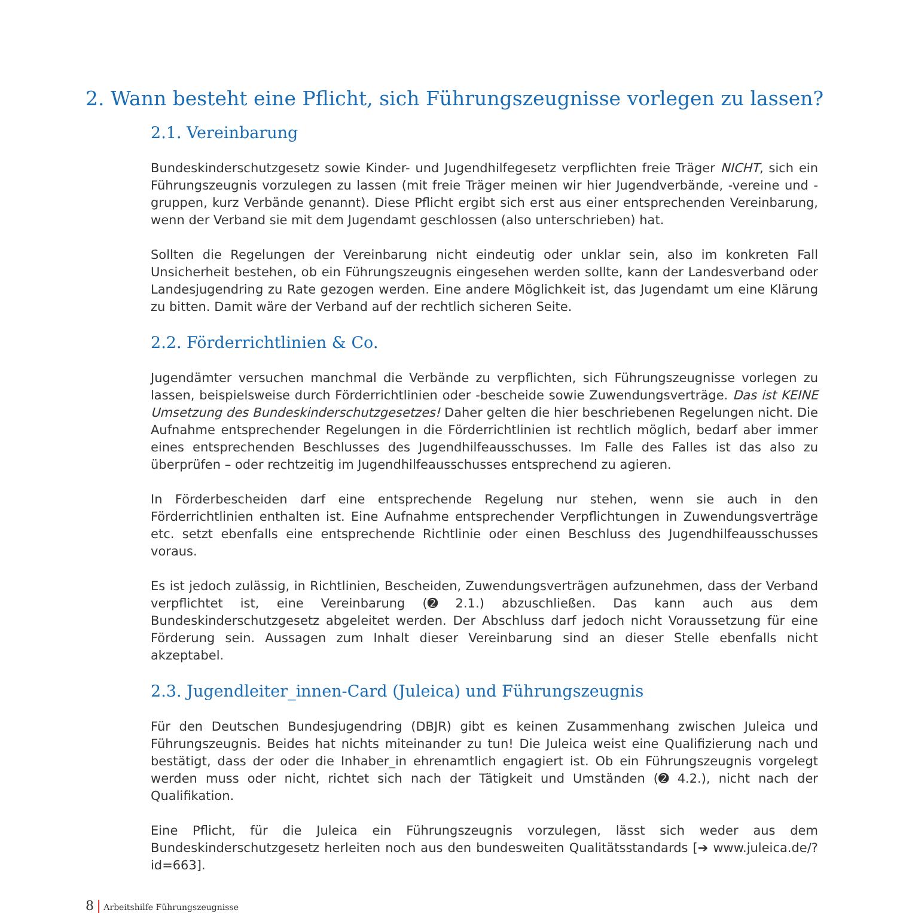2. Wann besteht eine Pflicht, sich Führungszeugnisse vorlegen zu lassen?
2.1. Vereinbarung
Bundeskinderschutzgesetz sowie Kinder- und Jugendhilfegesetz verpflichten freie Träger NICHT, sich ein Führungszeugnis vorzulegen zu lassen (mit freie Träger meinen wir hier Jugendverbände, -vereine und -gruppen, kurz Verbände genannt). Diese Pflicht ergibt sich erst aus einer entsprechenden Vereinbarung, wenn der Verband sie mit dem Jugendamt geschlossen (also unterschrieben) hat.
Sollten die Regelungen der Vereinbarung nicht eindeutig oder unklar sein, also im konkreten Fall Unsicherheit bestehen, ob ein Führungszeugnis eingesehen werden sollte, kann der Landesverband oder Landesjugendring zu Rate gezogen werden. Eine andere Möglichkeit ist, das Jugendamt um eine Klärung zu bitten. Damit wäre der Verband auf der rechtlich sicheren Seite.
2.2. Förderrichtlinien & Co.
Jugendämter versuchen manchmal die Verbände zu verpflichten, sich Führungszeugnisse vorlegen zu lassen, beispielsweise durch Förderrichtlinien oder -bescheide sowie Zuwendungsverträge. Das ist KEINE Umsetzung des Bundeskinderschutzgesetzes! Daher gelten die hier beschriebenen Regelungen nicht. Die Aufnahme entsprechender Regelungen in die Förderrichtlinien ist rechtlich möglich, bedarf aber immer eines entsprechenden Beschlusses des Jugendhilfeausschusses. Im Falle des Falles ist das also zu überprüfen – oder rechtzeitig im Jugendhilfeausschusses entsprechend zu agieren.
In Förderbescheiden darf eine entsprechende Regelung nur stehen, wenn sie auch in den Förderrichtlinien enthalten ist. Eine Aufnahme entsprechender Verpflichtungen in Zuwendungsverträge etc. setzt ebenfalls eine entsprechende Richtlinie oder einen Beschluss des Jugendhilfeausschusses voraus.
Es ist jedoch zulässig, in Richtlinien, Bescheiden, Zuwendungsverträgen aufzunehmen, dass der Verband verpflichtet ist, eine Vereinbarung (➋ 2.1.) abzuschließen. Das kann auch aus dem Bundeskinderschutzgesetz abgeleitet werden. Der Abschluss darf jedoch nicht Voraussetzung für eine Förderung sein. Aussagen zum Inhalt dieser Vereinbarung sind an dieser Stelle ebenfalls nicht akzeptabel.
2.3. Jugendleiter_innen-Card (Juleica) und Führungszeugnis
Für den Deutschen Bundesjugendring (DBJR) gibt es keinen Zusammenhang zwischen Juleica und Führungszeugnis. Beides hat nichts miteinander zu tun! Die Juleica weist eine Qualifizierung nach und bestätigt, dass der oder die Inhaber_in ehrenamtlich engagiert ist. Ob ein Führungszeugnis vorgelegt werden muss oder nicht, richtet sich nach der Tätigkeit und Umständen (➋ 4.2.), nicht nach der Qualifikation.
Eine Pflicht, für die Juleica ein Führungszeugnis vorzulegen, lässt sich weder aus dem Bundeskinderschutzgesetz herleiten noch aus den bundesweiten Qualitätsstandards [➔ www.juleica.de/?id=663].
8 | Arbeitshilfe Führungszeugnisse